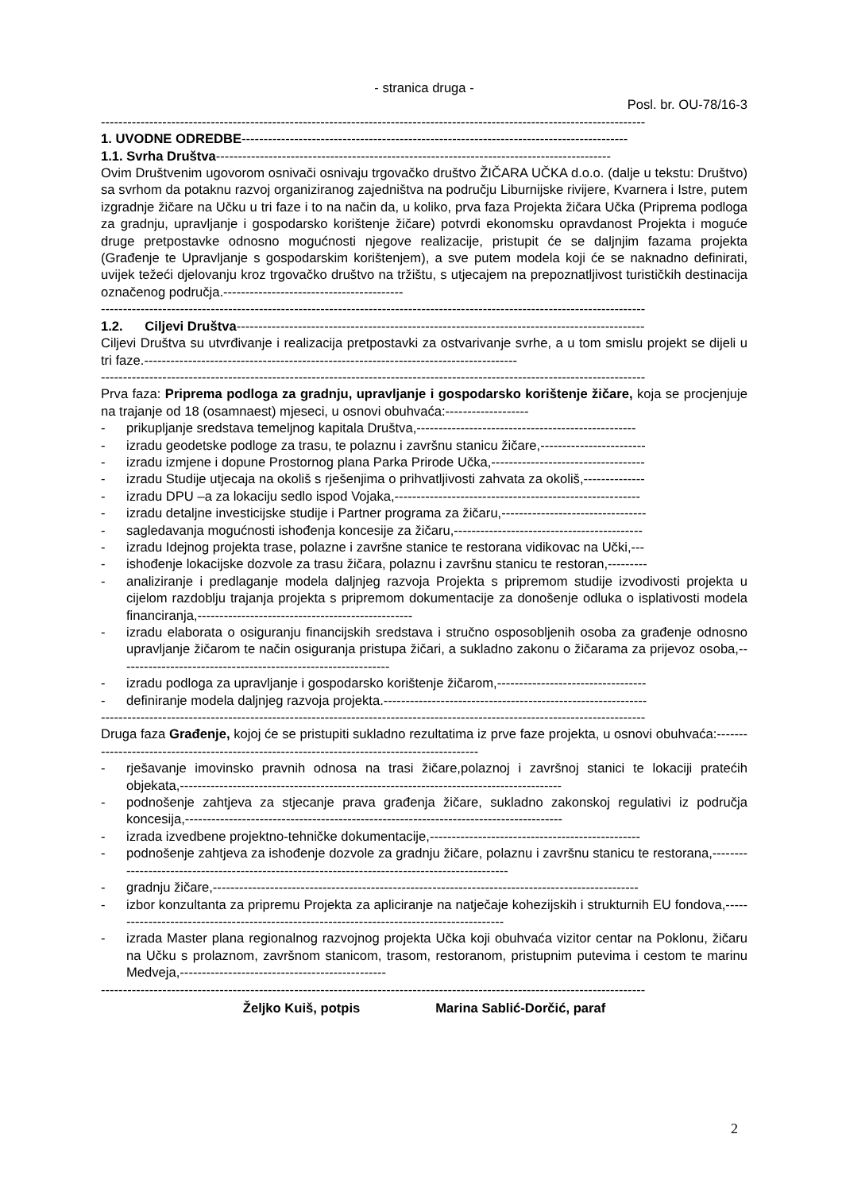- stranica druga -
Posl. br. OU-78/16-3
----------------------------------------------------------------------------------------------------------------------------
1. UVODNE ODREDBE----------------------------------------------------------------------------------------
1.1. Svrha Društva------------------------------------------------------------------------------------------
Ovim Društvenim ugovorom osnivači osnivaju trgovačko društvo ŽIČARA UČKA d.o.o. (dalje u tekstu: Društvo) sa svrhom da potaknu razvoj organiziranog zajedništva na području Liburnijske rivijere, Kvarnera i Istre, putem izgradnje žičare na Učku u tri faze i to na način da, u koliko, prva faza Projekta žičara Učka (Priprema podloga za gradnju, upravljanje i gospodarsko korištenje žičare) potvrdi ekonomsku opravdanost Projekta i moguće druge pretpostavke odnosno mogućnosti njegove realizacije, pristupit će se daljnjim fazama projekta (Građenje te Upravljanje s gospodarskim korištenjem), a sve putem modela koji će se naknadno definirati, uvijek težeći djelovanju kroz trgovačko društvo na tržištu, s utjecajem na prepoznatljivost turističkih destinacija označenog područja.-----------------------------------------
----------------------------------------------------------------------------------------------------------------------------
1.2. Ciljevi Društva---------------------------------------------------------------------------------------------
Ciljevi Društva su utvrđivanje i realizacija pretpostavki za ostvarivanje svrhe, a u tom smislu projekt se dijeli u tri faze.-------------------------------------------------------------------------------------
----------------------------------------------------------------------------------------------------------------------------
Prva faza: Priprema podloga za gradnju, upravljanje i gospodarsko korištenje žičare, koja se procjenjuje na trajanje od 18 (osamnaest) mjeseci, u osnovi obuhvaća:-------------------
- prikupljanje sredstava temeljnog kapitala Društva,--------------------------------------------------
- izradu geodetske podloge za trasu, te polaznu i završnu stanicu žičare,------------------------
- izradu izmjene i dopune Prostornog plana Parka Prirode Učka,-----------------------------------
- izradu Studije utjecaja na okoliš s rješenjima o prihvatljivosti zahvata za okoliš,--------------
- izradu DPU –a za lokaciju sedlo ispod Vojaka,--------------------------------------------------------
- izradu detaljne investicijske studije i Partner programa za žičaru,---------------------------------
- sagledavanja mogućnosti ishođenja koncesije za žičaru,-------------------------------------------
- izradu Idejnog projekta trase, polazne i završne stanice te restorana vidikovac na Učki,---
- ishođenje lokacijske dozvole za trasu žičara, polaznu i završnu stanicu te restoran,---------
- analiziranje i predlaganje modela daljnjeg razvoja Projekta s pripremom studije izvodivosti projekta u cijelom razdoblju trajanja projekta s pripremom dokumentacije za donošenje odluka o isplativosti modela financiranja,-------------------------------------------------
- izradu elaborata o osiguranju financijskih sredstava i stručno osposobljenih osoba za građenje odnosno upravljanje žičarom te način osiguranja pristupa žičari, a sukladno zakonu o žičarama za prijevoz osoba,--------------------------------------------------------------
- izradu podloga za upravljanje i gospodarsko korištenje žičarom,----------------------------------
- definiranje modela daljnjeg razvoja projekta.------------------------------------------------------------
----------------------------------------------------------------------------------------------------------------------------
Druga faza Građenje, kojoj će se pristupiti sukladno rezultatima iz prve faze projekta, u osnovi obuhvaća:---------------------------------------------------------------------------------------------
- rješavanje imovinsko pravnih odnosa na trasi žičare,polaznoj i završnoj stanici te lokaciji pratećih objekata,---------------------------------------------------------------------------------------
- podnošenje zahtjeva za stjecanje prava građenja žičare, sukladno zakonskoj regulativi iz područja koncesija,--------------------------------------------------------------------------------------
- izrada izvedbene projektno-tehničke dokumentacije,------------------------------------------------
- podnošenje zahtjeva za ishođenje dozvole za gradnju žičare, polaznu i završnu stanicu te restorana,-----------------------------------------------------------------------------------------------
- gradnju žičare,-------------------------------------------------------------------------------------------------
- izbor konzultanta za pripremu Projekta za apliciranje na natječaje kohezijskih i strukturnih EU fondova,-------------------------------------------------------------------------------------------
- izrada Master plana regionalnog razvojnog projekta Učka koji obuhvaća vizitor centar na Poklonu, žičaru na Učku s prolaznom, završnom stanicom, trasom, restoranom, pristupnim putevima i cestom te marinu Medveja,-----------------------------------------------
----------------------------------------------------------------------------------------------------------------------------
Željko Kuiš, potpis Marina Sablić-Dorčić, paraf
2